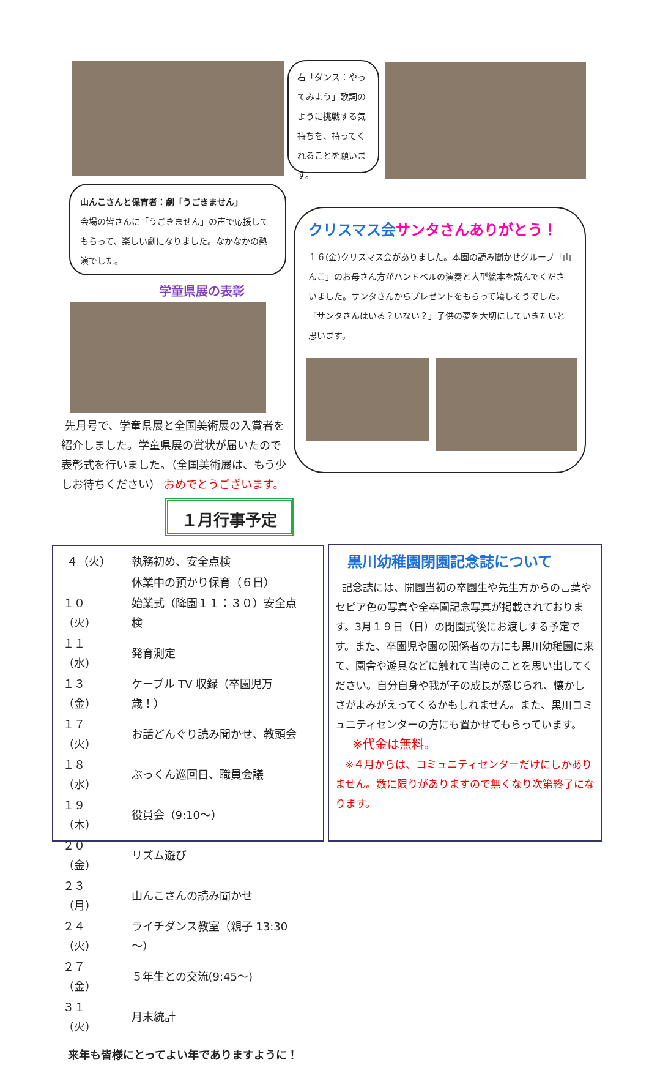右「ダンス：やってみよう」歌詞のように挑戦する気持ちを、持ってくれることを願います。
山んこさんと保育者：劇「うごきません」
会場の皆さんに「うごきません」の声で応援してもらって、楽しい劇になりました。なかなかの熱演でした。
学童県展の表彰
クリスマス会サンタさんありがとう！
１６(金)クリスマス会がありました。本園の読み聞かせグループ「山んこ」のお母さん方がハンドベルの演奏と大型絵本を読んでくださいました。サンタさんからプレゼントをもらって嬉しそうでした。「サンタさんはいる？いない？」子供の夢を大切にしていきたいと思います。
先月号で、学童県展と全国美術展の入賞者を紹介しました。学童県展の賞状が届いたので表彰式を行いました。（全国美術展は、もう少しお待ちください） おめでとうございます。
１月行事予定
| ４（火） | 執務初め、安全点検 |
| | 休業中の預かり保育（６日） |
| １０（火） | 始業式（降園１１：３０）安全点検 |
| １１（水） | 発育測定 |
| １３（金） | ケーブル TV 収録（卒園児万歳！） |
| １７（火） | お話どんぐり読み聞かせ、教頭会 |
| １８（水） | ぶっくん巡回日、職員会議 |
| １９（木） | 役員会（9:10～） |
| ２０（金） | リズム遊び |
| ２３（月） | 山んこさんの読み聞かせ |
| ２４（火） | ライチダンス教室（親子 13:30～） |
| ２７（金） | ５年生との交流(9:45～) |
| ３１（火） | 月末統計 |
来年も皆様にとってよい年でありますように！
黒川幼稚園閉園記念誌について
記念誌には、開園当初の卒園生や先生方からの言葉やセピア色の写真や全卒園記念写真が掲載されております。3月１９日（日）の閉園式後にお渡しする予定です。また、卒園児や園の関係者の方にも黒川幼稚園に来て、園舎や遊具などに触れて当時のことを思い出してください。自分自身や我が子の成長が感じられ、懐かしさがよみがえってくるかもしれません。また、黒川コミュニティセンターの方にも置かせてもらっています。
※代金は無料。
※４月からは、コミュニティセンターだけにしかありません。数に限りがありますので無くなり次第終了になります。